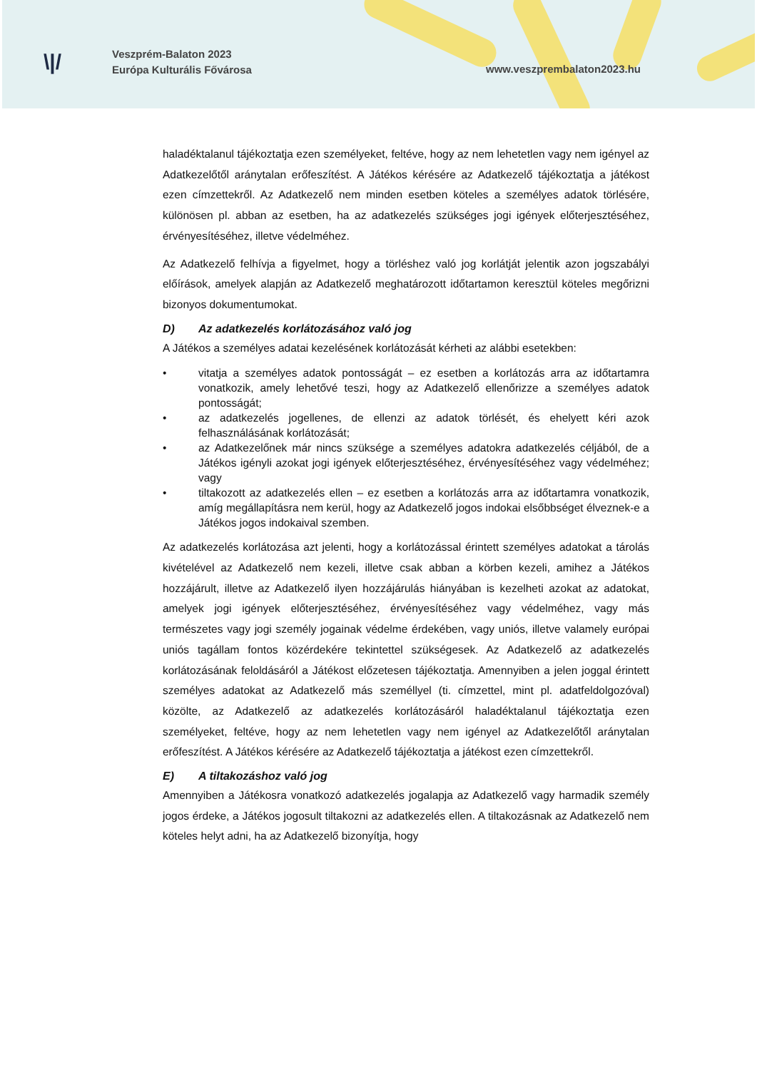\|/
Veszprém-Balaton 2023
Európa Kulturális Fővárosa
www.veszprembalaton2023.hu
haladéktalanul tájékoztatja ezen személyeket, feltéve, hogy az nem lehetetlen vagy nem igényel az Adatkezelőtől aránytalan erőfeszítést. A Játékos kérésére az Adatkezelő tájékoztatja a játékost ezen címzettekről. Az Adatkezelő nem minden esetben köteles a személyes adatok törlésére, különösen pl. abban az esetben, ha az adatkezelés szükséges jogi igények előterjesztéséhez, érvényesítéséhez, illetve védelméhez.
Az Adatkezelő felhívja a figyelmet, hogy a törléshez való jog korlátját jelentik azon jogszabályi előírások, amelyek alapján az Adatkezelő meghatározott időtartamon keresztül köteles megőrizni bizonyos dokumentumokat.
D) Az adatkezelés korlátozásához való jog
A Játékos a személyes adatai kezelésének korlátozását kérheti az alábbi esetekben:
• vitatja a személyes adatok pontosságát – ez esetben a korlátozás arra az időtartamra vonatkozik, amely lehetővé teszi, hogy az Adatkezelő ellenőrizze a személyes adatok pontosságát;
• az adatkezelés jogellenes, de ellenzi az adatok törlését, és ehelyett kéri azok felhasználásának korlátozását;
• az Adatkezelőnek már nincs szüksége a személyes adatokra adatkezelés céljából, de a Játékos igényli azokat jogi igények előterjesztéséhez, érvényesítéséhez vagy védelméhez; vagy
• tiltakozott az adatkezelés ellen – ez esetben a korlátozás arra az időtartamra vonatkozik, amíg megállapításra nem kerül, hogy az Adatkezelő jogos indokai elsőbbséget élveznek-e a Játékos jogos indokaival szemben.
Az adatkezelés korlátozása azt jelenti, hogy a korlátozással érintett személyes adatokat a tárolás kivételével az Adatkezelő nem kezeli, illetve csak abban a körben kezeli, amihez a Játékos hozzájárult, illetve az Adatkezelő ilyen hozzájárulás hiányában is kezelheti azokat az adatokat, amelyek jogi igények előterjesztéséhez, érvényesítéséhez vagy védelméhez, vagy más természetes vagy jogi személy jogainak védelme érdekében, vagy uniós, illetve valamely európai uniós tagállam fontos közérdekére tekintettel szükségesek. Az Adatkezelő az adatkezelés korlátozásának feloldásáról a Játékost előzetesen tájékoztatja. Amennyiben a jelen joggal érintett személyes adatokat az Adatkezelő más személlyel (ti. címzettel, mint pl. adatfeldolgozóval) közölte, az Adatkezelő az adatkezelés korlátozásáról haladéktalanul tájékoztatja ezen személyeket, feltéve, hogy az nem lehetetlen vagy nem igényel az Adatkezelőtől aránytalan erőfeszítést. A Játékos kérésére az Adatkezelő tájékoztatja a játékost ezen címzettekről.
E) A tiltakozáshoz való jog
Amennyiben a Játékosra vonatkozó adatkezelés jogalapja az Adatkezelő vagy harmadik személy jogos érdeke, a Játékos jogosult tiltakozni az adatkezelés ellen. A tiltakozásnak az Adatkezelő nem köteles helyt adni, ha az Adatkezelő bizonyítja, hogy